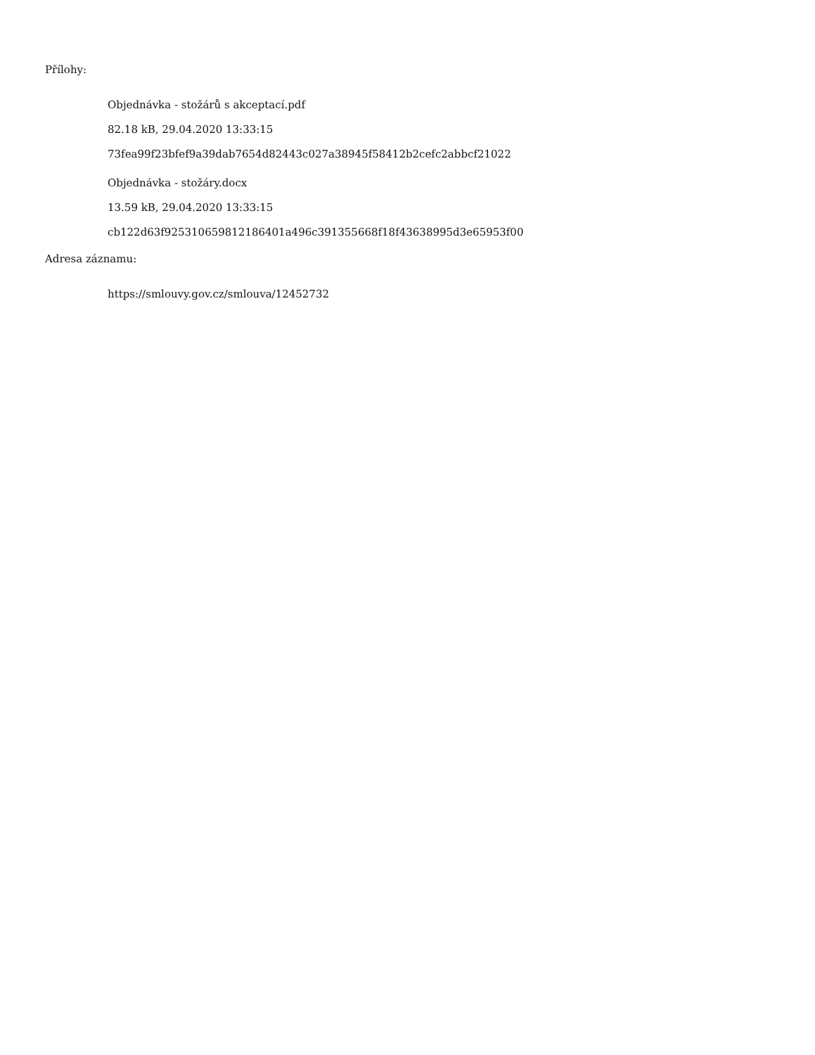Přílohy:
Objednávka - stožárů s akceptací.pdf
82.18 kB, 29.04.2020 13:33:15
73fea99f23bfef9a39dab7654d82443c027a38945f58412b2cefc2abbcf21022
Objednávka - stožáry.docx
13.59 kB, 29.04.2020 13:33:15
cb122d63f925310659812186401a496c391355668f18f43638995d3e65953f00
Adresa záznamu:
https://smlouvy.gov.cz/smlouva/12452732